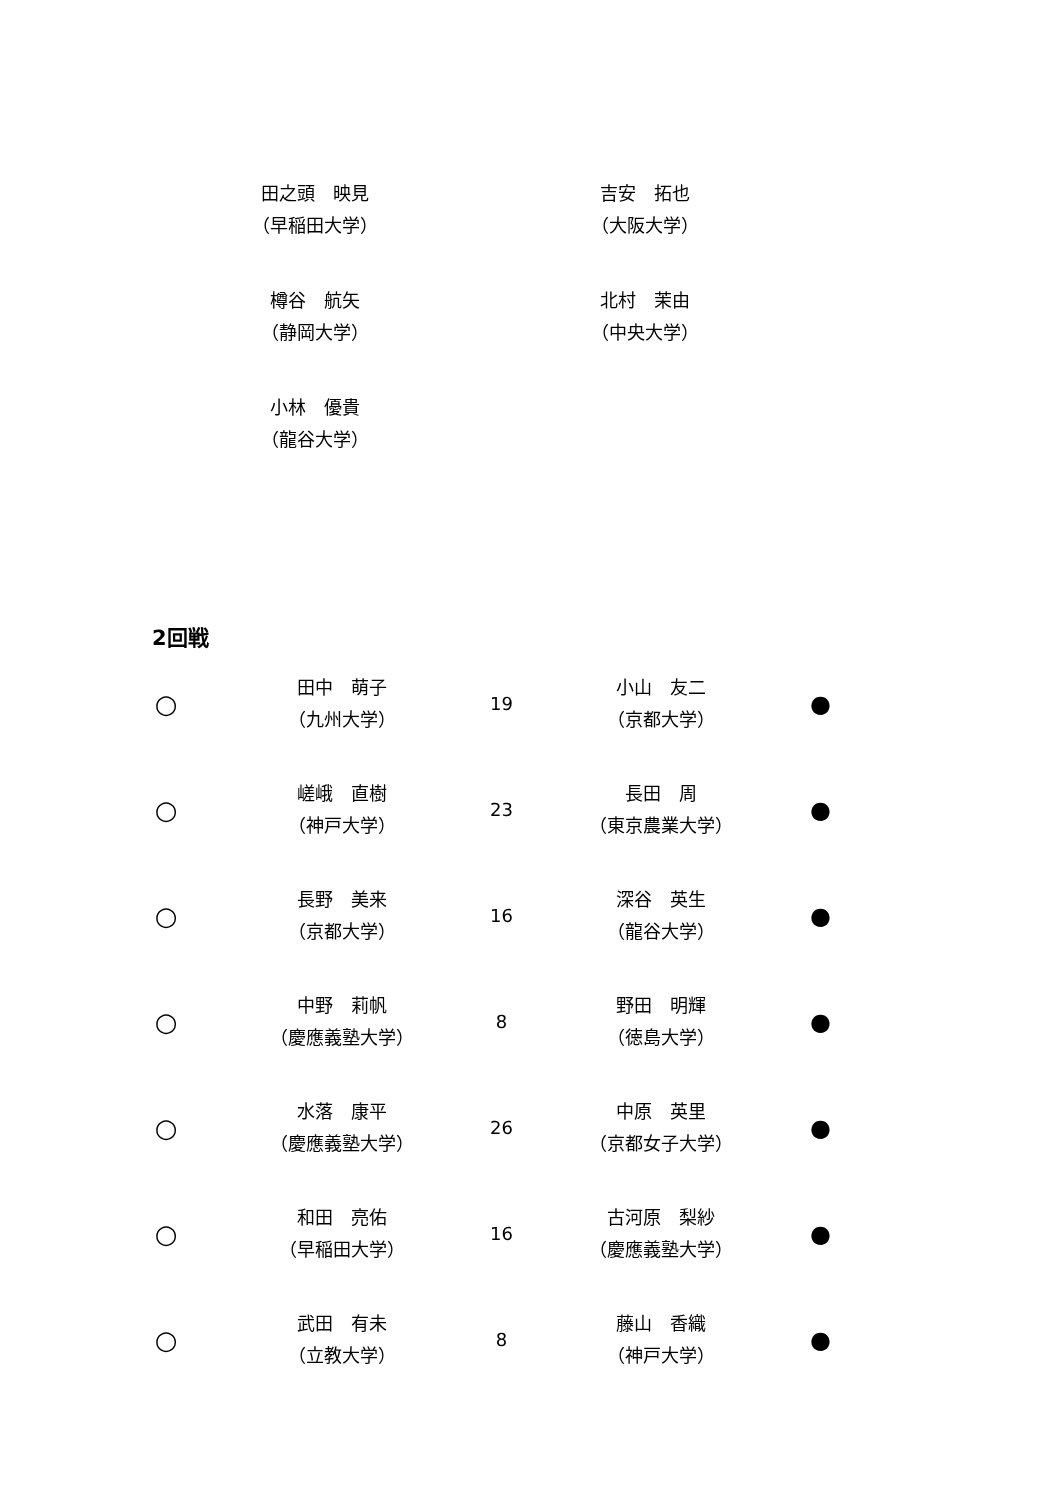田之頭　映見
（早稲田大学）
吉安　拓也
（大阪大学）
樽谷　航矢
（静岡大学）
北村　茉由
（中央大学）
小林　優貴
（龍谷大学）
2回戦
| ○ | 田中 萌子 （九州大学） | 19 | 小山 友二 （京都大学） | ● |
| ○ | 嵯峨 直樹 （神戸大学） | 23 | 長田 周 （東京農業大学） | ● |
| ○ | 長野 美来 （京都大学） | 16 | 深谷 英生 （龍谷大学） | ● |
| ○ | 中野 莉帆 （慶應義塾大学） | 8 | 野田 明輝 （徳島大学） | ● |
| ○ | 水落 康平 （慶應義塾大学） | 26 | 中原 英里 （京都女子大学） | ● |
| ○ | 和田 亮佑 （早稲田大学） | 16 | 古河原 梨紗 （慶應義塾大学） | ● |
| ○ | 武田 有未 （立教大学） | 8 | 藤山 香織 （神戸大学） | ● |